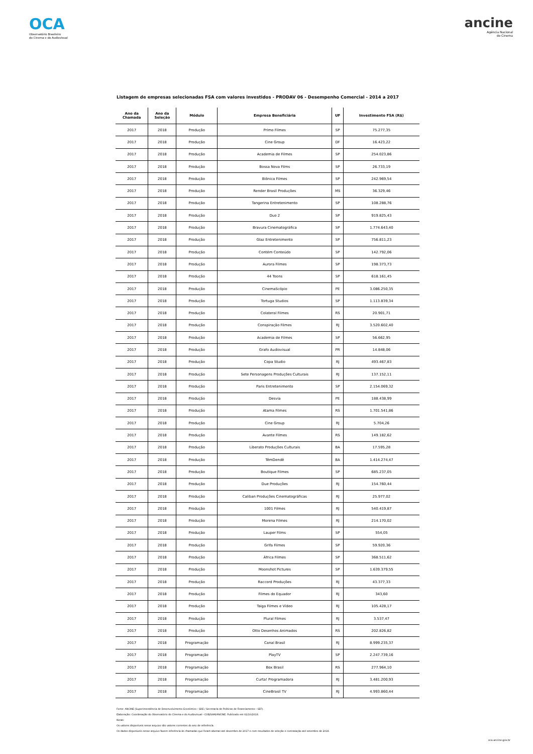OCA
Observatório Brasileiro
do Cinema e do Audiovisual
ancine
Agência Nacional
do Cinema
Listagem de empresas selecionadas FSA com valores investidos - PRODAV 06 - Desempenho Comercial - 2014 a 2017
| Ano da Chamada | Ano da Seleção | Módulo | Empresa Beneficiária | UF | Investimento FSA (R$) |
| --- | --- | --- | --- | --- | --- |
| 2017 | 2018 | Produção | Primo Filmes | SP | 75.277,35 |
| 2017 | 2018 | Produção | Cine Group | DF | 16.423,22 |
| 2017 | 2018 | Produção | Academia de Filmes | SP | 254.023,86 |
| 2017 | 2018 | Produção | Bossa Nova Films | SP | 26.733,19 |
| 2017 | 2018 | Produção | Biônica Filmes | SP | 242.969,54 |
| 2017 | 2018 | Produção | Render Brasil Produções | MS | 36.329,46 |
| 2017 | 2018 | Produção | Tangerina Entretenimento | SP | 108.288,76 |
| 2017 | 2018 | Produção | Duo 2 | SP | 919.825,43 |
| 2017 | 2018 | Produção | Bravura Cinematográfica | SP | 1.774.643,40 |
| 2017 | 2018 | Produção | Glaz Entretenimento | SP | 756.811,23 |
| 2017 | 2018 | Produção | Contém Conteúdo | SP | 142.792,06 |
| 2017 | 2018 | Produção | Aurora Filmes | SP | 198.373,73 |
| 2017 | 2018 | Produção | 44 Toons | SP | 618.161,45 |
| 2017 | 2018 | Produção | CinemaScópio | PE | 3.086.250,35 |
| 2017 | 2018 | Produção | Tortuga Studios | SP | 1.113.839,34 |
| 2017 | 2018 | Produção | Colateral Filmes | RS | 20.901,71 |
| 2017 | 2018 | Produção | Conspiração Filmes | RJ | 3.520.602,40 |
| 2017 | 2018 | Produção | Academia de Filmes | SP | 56.662,95 |
| 2017 | 2018 | Produção | Grafo Audiovisual | PR | 14.848,06 |
| 2017 | 2018 | Produção | Copa Studio | RJ | 493.467,83 |
| 2017 | 2018 | Produção | Sete Personagens Produções Culturais | RJ | 137.152,11 |
| 2017 | 2018 | Produção | Paris Entretenimento | SP | 2.154.069,32 |
| 2017 | 2018 | Produção | Desvia | PE | 188.438,99 |
| 2017 | 2018 | Produção | Atama Filmes | RS | 1.701.541,86 |
| 2017 | 2018 | Produção | Cine Group | RJ | 5.704,26 |
| 2017 | 2018 | Produção | Avante Filmes | RS | 149.182,62 |
| 2017 | 2018 | Produção | Liberato Produções Culturais | BA | 17.595,28 |
| 2017 | 2018 | Produção | TêmDendê | BA | 1.414.274,47 |
| 2017 | 2018 | Produção | Boutique Filmes | SP | 685.237,05 |
| 2017 | 2018 | Produção | Due Produções | RJ | 154.760,44 |
| 2017 | 2018 | Produção | Caliban Produções Cinematográficas | RJ | 25.977,02 |
| 2017 | 2018 | Produção | 1001 Filmes | RJ | 540.419,87 |
| 2017 | 2018 | Produção | Morena Filmes | RJ | 214.170,02 |
| 2017 | 2018 | Produção | Lauper Films | SP | 554,05 |
| 2017 | 2018 | Produção | Grifa Filmes | SP | 59.920,36 |
| 2017 | 2018 | Produção | África Filmes | SP | 368.511,62 |
| 2017 | 2018 | Produção | Moonshot Pictures | SP | 1.639.379,55 |
| 2017 | 2018 | Produção | Raccord Produções | RJ | 43.377,33 |
| 2017 | 2018 | Produção | Filmes do Equador | RJ | 343,60 |
| 2017 | 2018 | Produção | Taiga Filmes e Vídeo | RJ | 105.428,17 |
| 2017 | 2018 | Produção | Plural Filmes | RJ | 3.537,47 |
| 2017 | 2018 | Produção | Otto Desenhos Animados | RS | 202.826,82 |
| 2017 | 2018 | Programação | Canal Brasil | RJ | 8.999.235,37 |
| 2017 | 2018 | Programação | PlayTV | SP | 2.247.739,16 |
| 2017 | 2018 | Programação | Box Brasil | RS | 277.964,10 |
| 2017 | 2018 | Programação | Curta! Programadora | RJ | 3.481.200,93 |
| 2017 | 2018 | Programação | CineBrasil TV | RJ | 4.993.860,44 |
Fonte: ANCINE (Superintendência de Desenvolvimento Econômico - SDE / Secretaria de Políticas de Financiamento - SEF).
Elaboração: Coordenação do Observatório do Cinema e do Audiovisual - COB/SAM/ANCINE. Publicado em 02/10/2018.
Notas:
Os valores disponíveis nesse arquivo são valores correntes do ano de referência.
Os dados disponíveis nesse arquivo fazem referência às chamadas que foram abertas até dezembro de 2017 e com resultados de seleção e contratação até setembro de 2018.
oca.ancine.gov.br